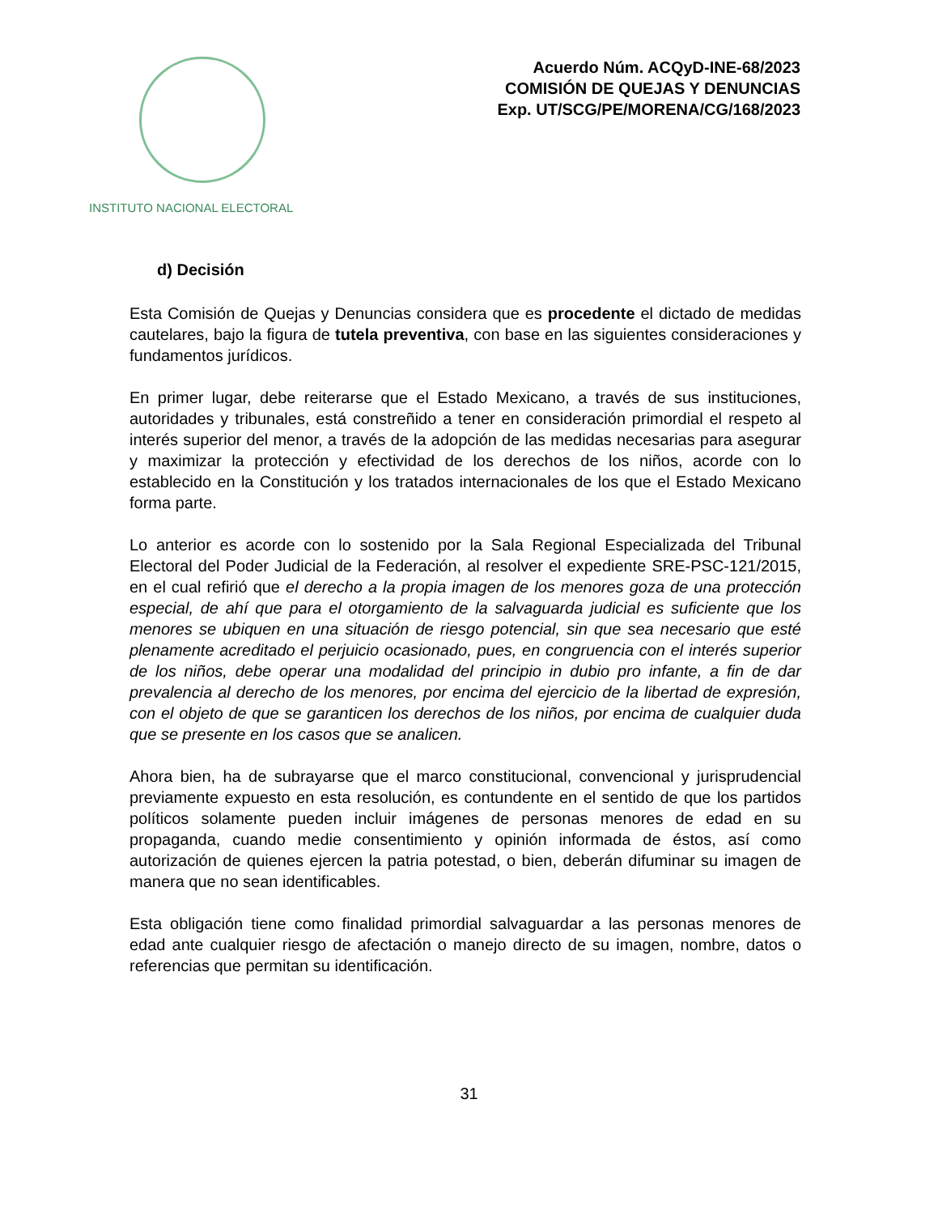INSTITUTO NACIONAL ELECTORAL
Acuerdo Núm. ACQyD-INE-68/2023
COMISIÓN DE QUEJAS Y DENUNCIAS
Exp. UT/SCG/PE/MORENA/CG/168/2023
d) Decisión
Esta Comisión de Quejas y Denuncias considera que es procedente el dictado de medidas cautelares, bajo la figura de tutela preventiva, con base en las siguientes consideraciones y fundamentos jurídicos.
En primer lugar, debe reiterarse que el Estado Mexicano, a través de sus instituciones, autoridades y tribunales, está constreñido a tener en consideración primordial el respeto al interés superior del menor, a través de la adopción de las medidas necesarias para asegurar y maximizar la protección y efectividad de los derechos de los niños, acorde con lo establecido en la Constitución y los tratados internacionales de los que el Estado Mexicano forma parte.
Lo anterior es acorde con lo sostenido por la Sala Regional Especializada del Tribunal Electoral del Poder Judicial de la Federación, al resolver el expediente SRE-PSC-121/2015, en el cual refirió que el derecho a la propia imagen de los menores goza de una protección especial, de ahí que para el otorgamiento de la salvaguarda judicial es suficiente que los menores se ubiquen en una situación de riesgo potencial, sin que sea necesario que esté plenamente acreditado el perjuicio ocasionado, pues, en congruencia con el interés superior de los niños, debe operar una modalidad del principio in dubio pro infante, a fin de dar prevalencia al derecho de los menores, por encima del ejercicio de la libertad de expresión, con el objeto de que se garanticen los derechos de los niños, por encima de cualquier duda que se presente en los casos que se analicen.
Ahora bien, ha de subrayarse que el marco constitucional, convencional y jurisprudencial previamente expuesto en esta resolución, es contundente en el sentido de que los partidos políticos solamente pueden incluir imágenes de personas menores de edad en su propaganda, cuando medie consentimiento y opinión informada de éstos, así como autorización de quienes ejercen la patria potestad, o bien, deberán difuminar su imagen de manera que no sean identificables.
Esta obligación tiene como finalidad primordial salvaguardar a las personas menores de edad ante cualquier riesgo de afectación o manejo directo de su imagen, nombre, datos o referencias que permitan su identificación.
31